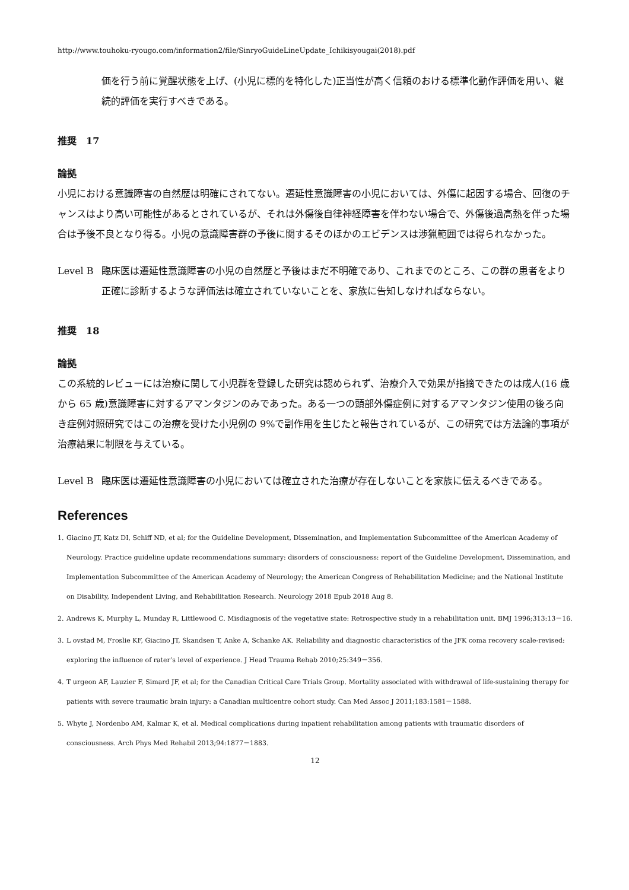http://www.touhoku-ryougo.com/information2/file/SinryoGuideLineUpdate_Ichikisyougai(2018).pdf
価を行う前に覚醒状態を上げ、(小児に標的を特化した)正当性が高く信頼のおける標準化動作評価を用い、継続的評価を実行すべきである。
推奨　17
論拠
小児における意識障害の自然歴は明確にされてない。遷延性意識障害の小児においては、外傷に起因する場合、回復のチャンスはより高い可能性があるとされているが、それは外傷後自律神経障害を伴わない場合で、外傷後過高熱を伴った場合は予後不良となり得る。小児の意識障害群の予後に関するそのほかのエビデンスは渉猟範囲では得られなかった。
Level B 臨床医は遷延性意識障害の小児の自然歴と予後はまだ不明確であり、これまでのところ、この群の患者をより正確に診断するような評価法は確立されていないことを、家族に告知しなければならない。
推奨　18
論拠
この系統的レビューには治療に関して小児群を登録した研究は認められず、治療介入で効果が指摘できたのは成人(16 歳から 65 歳)意識障害に対するアマンタジンのみであった。ある一つの頭部外傷症例に対するアマンタジン使用の後ろ向き症例対照研究ではこの治療を受けた小児例の 9%で副作用を生じたと報告されているが、この研究では方法論的事項が治療結果に制限を与えている。
Level B 臨床医は遷延性意識障害の小児においては確立された治療が存在しないことを家族に伝えるべきである。
References
1. Giacino JT, Katz DI, Schiff ND, et al; for the Guideline Development, Dissemination, and Implementation Subcommittee of the American Academy of Neurology. Practice guideline update recommendations summary: disorders of consciousness: report of the Guideline Development, Dissemination, and Implementation Subcommittee of the American Academy of Neurology; the American Congress of Rehabilitation Medicine; and the National Institute on Disability, Independent Living, and Rehabilitation Research. Neurology 2018 Epub 2018 Aug 8.
2. Andrews K, Murphy L, Munday R, Littlewood C. Misdiagnosis of the vegetative state: Retrospective study in a rehabilitation unit. BMJ 1996;313:13－16.
3. L ovstad M, Froslie KF, Giacino JT, Skandsen T, Anke A, Schanke AK. Reliability and diagnostic characteristics of the JFK coma recovery scale-revised: exploring the influence of rater’s level of experience. J Head Trauma Rehab 2010;25:349－356.
4. T urgeon AF, Lauzier F, Simard JF, et al; for the Canadian Critical Care Trials Group. Mortality associated with withdrawal of life-sustaining therapy for patients with severe traumatic brain injury: a Canadian multicentre cohort study. Can Med Assoc J 2011;183:1581－1588.
5. Whyte J, Nordenbo AM, Kalmar K, et al. Medical complications during inpatient rehabilitation among patients with traumatic disorders of consciousness. Arch Phys Med Rehabil 2013;94:1877－1883.
12